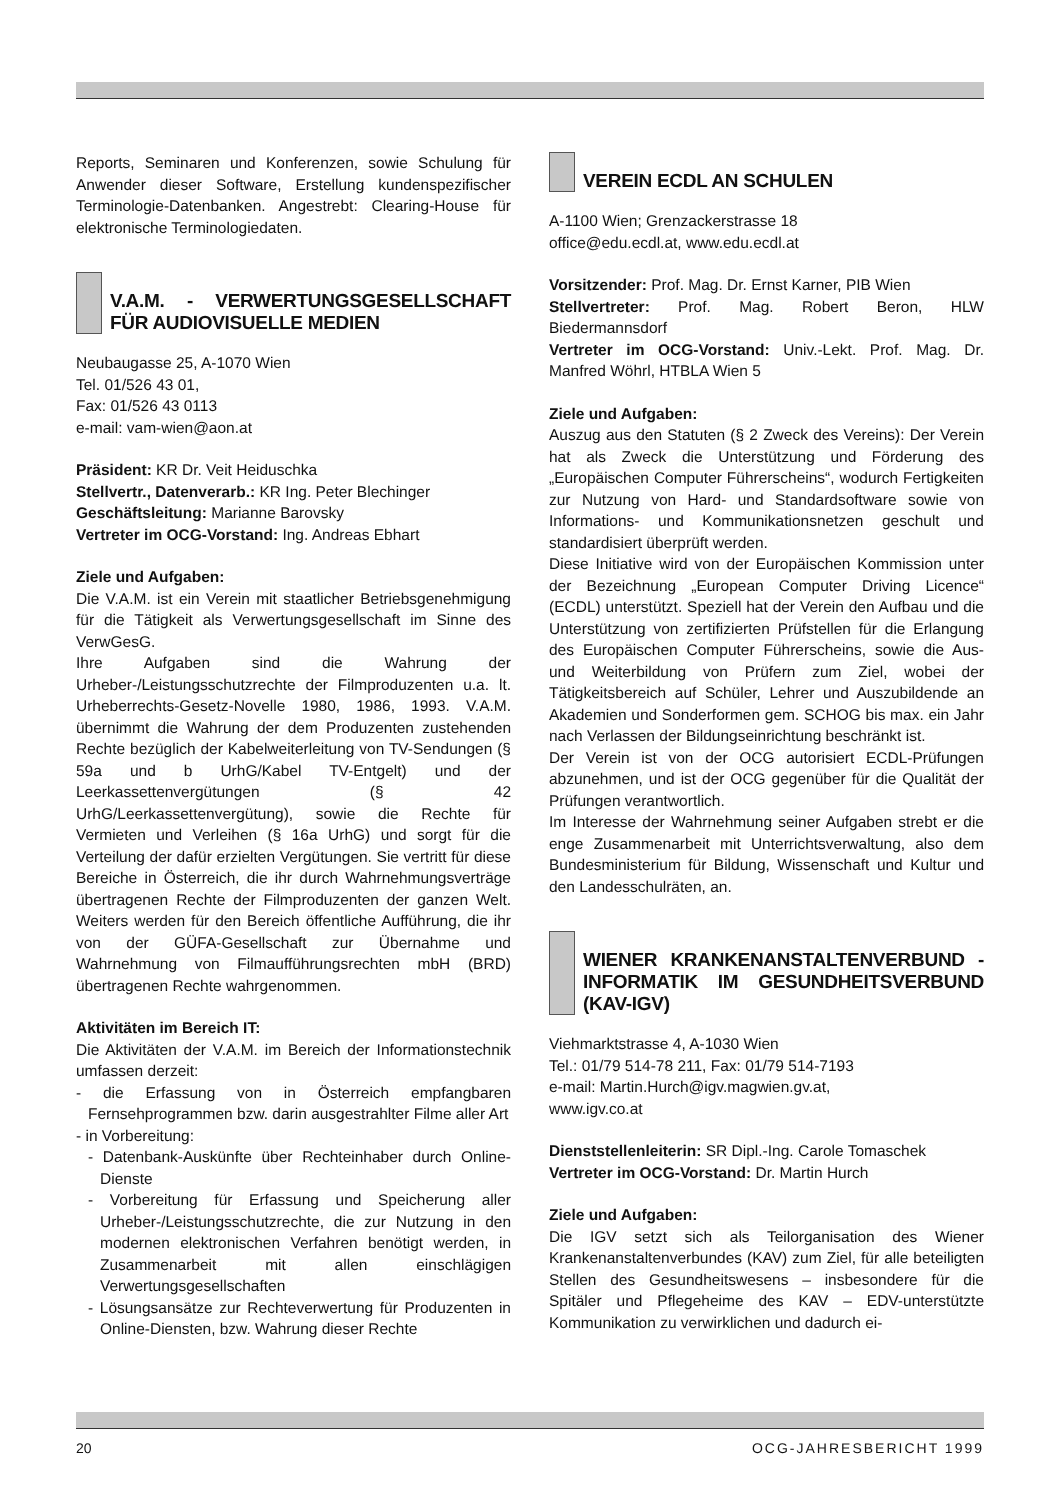Reports, Seminaren und Konferenzen, sowie Schulung für Anwender dieser Software, Erstellung kundenspezifischer Terminologie-Datenbanken. Angestrebt: Clearing-House für elektronische Terminologiedaten.
V.A.M. - VERWERTUNGSGESELLSCHAFT FÜR AUDIOVISUELLE MEDIEN
Neubaugasse 25, A-1070 Wien
Tel. 01/526 43 01,
Fax: 01/526 43 0113
e-mail: vam-wien@aon.at
Präsident: KR Dr. Veit Heiduschka
Stellvertr., Datenverarb.: KR Ing. Peter Blechinger
Geschäftsleitung: Marianne Barovsky
Vertreter im OCG-Vorstand: Ing. Andreas Ebhart
Ziele und Aufgaben:
Die V.A.M. ist ein Verein mit staatlicher Betriebsgenehmigung für die Tätigkeit als Verwertungsgesellschaft im Sinne des VerwGesG.
Ihre Aufgaben sind die Wahrung der Urheber-/Leistungsschutzrechte der Filmproduzenten u.a. lt. Urheberrechts-Gesetz-Novelle 1980, 1986, 1993. V.A.M. übernimmt die Wahrung der dem Produzenten zustehenden Rechte bezüglich der Kabelweiterleitung von TV-Sendungen (§ 59a und b UrhG/Kabel TV-Entgelt) und der Leerkassettenvergütungen (§ 42 UrhG/Leerkassettenvergütung), sowie die Rechte für Vermieten und Verleihen (§ 16a UrhG) und sorgt für die Verteilung der dafür erzielten Vergütungen. Sie vertritt für diese Bereiche in Österreich, die ihr durch Wahrnehmungsverträge übertragenen Rechte der Filmproduzenten der ganzen Welt. Weiters werden für den Bereich öffentliche Aufführung, die ihr von der GÜFA-Gesellschaft zur Übernahme und Wahrnehmung von Filmaufführungsrechten mbH (BRD) übertragenen Rechte wahrgenommen.
Aktivitäten im Bereich IT:
Die Aktivitäten der V.A.M. im Bereich der Informationstechnik umfassen derzeit:
- die Erfassung von in Österreich empfangbaren Fernsehprogrammen bzw. darin ausgestrahlter Filme aller Art
- in Vorbereitung:
- Datenbank-Auskünfte über Rechteinhaber durch Online-Dienste
- Vorbereitung für Erfassung und Speicherung aller Urheber-/Leistungsschutzrechte, die zur Nutzung in den modernen elektronischen Verfahren benötigt werden, in Zusammenarbeit mit allen einschlägigen Verwertungsgesellschaften
- Lösungsansätze zur Rechteverwertung für Produzenten in Online-Diensten, bzw. Wahrung dieser Rechte
VEREIN ECDL AN SCHULEN
A-1100 Wien; Grenzackerstrasse 18
office@edu.ecdl.at, www.edu.ecdl.at
Vorsitzender: Prof. Mag. Dr. Ernst Karner, PIB Wien
Stellvertreter: Prof. Mag. Robert Beron, HLW Biedermannsdorf
Vertreter im OCG-Vorstand: Univ.-Lekt. Prof. Mag. Dr. Manfred Wöhrl, HTBLA Wien 5
Ziele und Aufgaben:
Auszug aus den Statuten (§ 2 Zweck des Vereins): Der Verein hat als Zweck die Unterstützung und Förderung des „Europäischen Computer Führerscheins“, wodurch Fertigkeiten zur Nutzung von Hard- und Standardsoftware sowie von Informations- und Kommunikationsnetzen geschult und standardisiert überprüft werden.
Diese Initiative wird von der Europäischen Kommission unter der Bezeichnung „European Computer Driving Licence“ (ECDL) unterstützt. Speziell hat der Verein den Aufbau und die Unterstützung von zertifizierten Prüfstellen für die Erlangung des Europäischen Computer Führerscheins, sowie die Aus- und Weiterbildung von Prüfern zum Ziel, wobei der Tätigkeitsbereich auf Schüler, Lehrer und Auszubildende an Akademien und Sonderformen gem. SCHOG bis max. ein Jahr nach Verlassen der Bildungseinrichtung beschränkt ist.
Der Verein ist von der OCG autorisiert ECDL-Prüfungen abzunehmen, und ist der OCG gegenüber für die Qualität der Prüfungen verantwortlich.
Im Interesse der Wahrnehmung seiner Aufgaben strebt er die enge Zusammenarbeit mit Unterrichtsverwaltung, also dem Bundesministerium für Bildung, Wissenschaft und Kultur und den Landesschulräten, an.
WIENER KRANKENANSTALTENVERBUND - INFORMATIK IM GESUNDHEITSVERBUND (KAV-IGV)
Viehmarktstrasse 4, A-1030 Wien
Tel.: 01/79 514-78 211, Fax: 01/79 514-7193
e-mail: Martin.Hurch@igv.magwien.gv.at,
www.igv.co.at
Dienststellenleiterin: SR Dipl.-Ing. Carole Tomaschek
Vertreter im OCG-Vorstand: Dr. Martin Hurch
Ziele und Aufgaben:
Die IGV setzt sich als Teilorganisation des Wiener Krankenanstaltenverbundes (KAV) zum Ziel, für alle beteiligten Stellen des Gesundheitswesens – insbesondere für die Spitäler und Pflegeheime des KAV – EDV-unterstützte Kommunikation zu verwirklichen und dadurch ei-
20 OCG-JAHRESBERICHT 1999